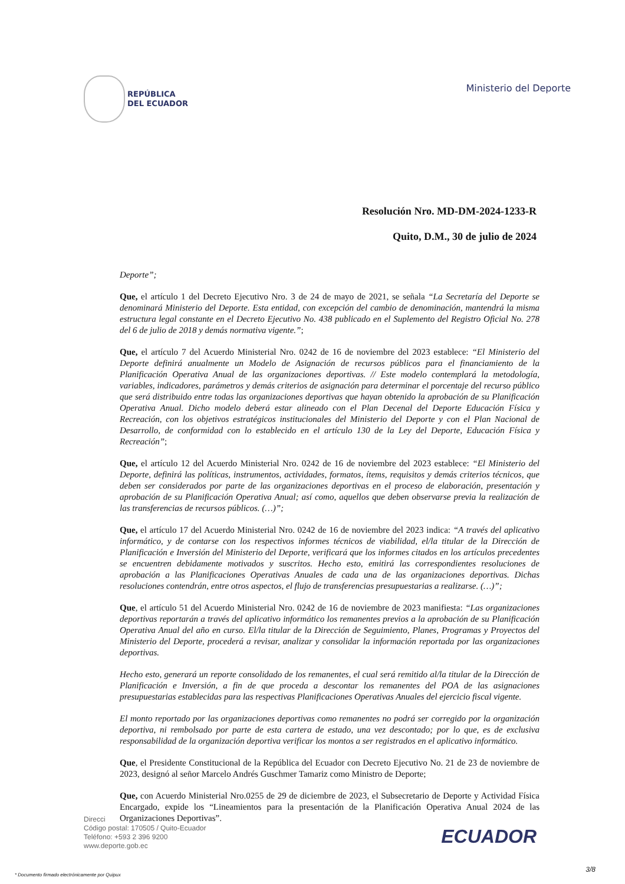REPÚBLICA
DEL ECUADOR
Ministerio del Deporte
Resolución Nro. MD-DM-2024-1233-R
Quito, D.M., 30 de julio de 2024
Deporte”;
Que, el artículo 1 del Decreto Ejecutivo Nro. 3 de 24 de mayo de 2021, se señala “La Secretaría del Deporte se denominará Ministerio del Deporte. Esta entidad, con excepción del cambio de denominación, mantendrá la misma estructura legal constante en el Decreto Ejecutivo No. 438 publicado en el Suplemento del Registro Oficial No. 278 del 6 de julio de 2018 y demás normativa vigente.”;
Que, el artículo 7 del Acuerdo Ministerial Nro. 0242 de 16 de noviembre del 2023 establece: “El Ministerio del Deporte definirá anualmente un Modelo de Asignación de recursos públicos para el financiamiento de la Planificación Operativa Anual de las organizaciones deportivas. // Este modelo contemplará la metodología, variables, indicadores, parámetros y demás criterios de asignación para determinar el porcentaje del recurso público que será distribuido entre todas las organizaciones deportivas que hayan obtenido la aprobación de su Planificación Operativa Anual. Dicho modelo deberá estar alineado con el Plan Decenal del Deporte Educación Física y Recreación, con los objetivos estratégicos institucionales del Ministerio del Deporte y con el Plan Nacional de Desarrollo, de conformidad con lo establecido en el artículo 130 de la Ley del Deporte, Educación Física y Recreación”;
Que, el artículo 12 del Acuerdo Ministerial Nro. 0242 de 16 de noviembre del 2023 establece: “El Ministerio del Deporte, definirá las políticas, instrumentos, actividades, formatos, ítems, requisitos y demás criterios técnicos, que deben ser considerados por parte de las organizaciones deportivas en el proceso de elaboración, presentación y aprobación de su Planificación Operativa Anual; así como, aquellos que deben observarse previa la realización de las transferencias de recursos públicos. (…)”;
Que, el artículo 17 del Acuerdo Ministerial Nro. 0242 de 16 de noviembre del 2023 indica: “A través del aplicativo informático, y de contarse con los respectivos informes técnicos de viabilidad, el/la titular de la Dirección de Planificación e Inversión del Ministerio del Deporte, verificará que los informes citados en los artículos precedentes se encuentren debidamente motivados y suscritos. Hecho esto, emitirá las correspondientes resoluciones de aprobación a las Planificaciones Operativas Anuales de cada una de las organizaciones deportivas. Dichas resoluciones contendrán, entre otros aspectos, el flujo de transferencias presupuestarias a realizarse. (…)”;
Que, el artículo 51 del Acuerdo Ministerial Nro. 0242 de 16 de noviembre de 2023 manifiesta: “Las organizaciones deportivas reportarán a través del aplicativo informático los remanentes previos a la aprobación de su Planificación Operativa Anual del año en curso. El/la titular de la Dirección de Seguimiento, Planes, Programas y Proyectos del Ministerio del Deporte, procederá a revisar, analizar y consolidar la información reportada por las organizaciones deportivas.
Hecho esto, generará un reporte consolidado de los remanentes, el cual será remitido al/la titular de la Dirección de Planificación e Inversión, a fin de que proceda a descontar los remanentes del POA de las asignaciones presupuestarias establecidas para las respectivas Planificaciones Operativas Anuales del ejercicio fiscal vigente.
El monto reportado por las organizaciones deportivas como remanentes no podrá ser corregido por la organización deportiva, ni rembolsado por parte de esta cartera de estado, una vez descontado; por lo que, es de exclusiva responsabilidad de la organización deportiva verificar los montos a ser registrados en el aplicativo informático.
Que, el Presidente Constitucional de la República del Ecuador con Decreto Ejecutivo No. 21 de 23 de noviembre de 2023, designó al señor Marcelo Andrés Guschmer Tamariz como Ministro de Deporte;
Que, con Acuerdo Ministerial Nro.0255 de 29 de diciembre de 2023, el Subsecretario de Deporte y Actividad Física Encargado, expide los “Lineamientos para la presentación de la Planificación Operativa Anual 2024 de las Organizaciones Deportivas”.
Direcci
Código postal: 170505 / Quito-Ecuador
Teléfono: +593 2 396 9200
www.deporte.gob.ec
ECUADOR
3/8
* Documento firmado electrónicamente por Quipux